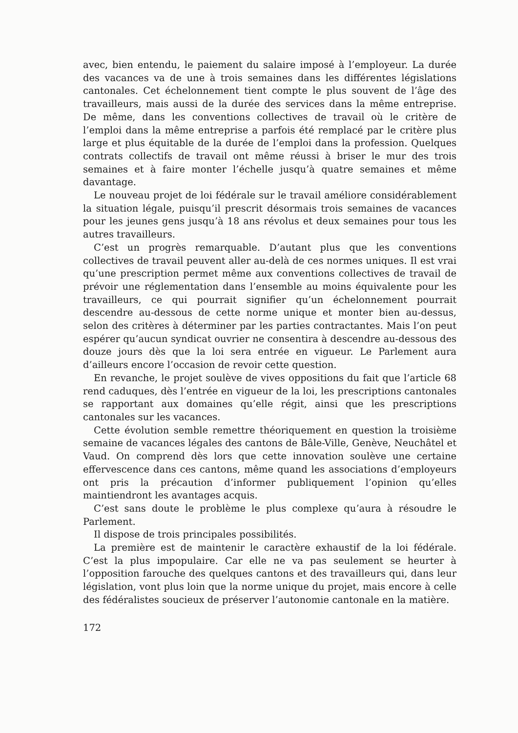avec, bien entendu, le paiement du salaire imposé à l’employeur. La durée des vacances va de une à trois semaines dans les différentes législations cantonales. Cet échelonnement tient compte le plus souvent de l’âge des travailleurs, mais aussi de la durée des services dans la même entreprise. De même, dans les conventions collectives de travail où le critère de l’emploi dans la même entreprise a parfois été remplacé par le critère plus large et plus équitable de la durée de l’emploi dans la profession. Quelques contrats collectifs de travail ont même réussi à briser le mur des trois semaines et à faire monter l’échelle jusqu’à quatre semaines et même davantage.
Le nouveau projet de loi fédérale sur le travail améliore considérablement la situation légale, puisqu’il prescrit désormais trois semaines de vacances pour les jeunes gens jusqu’à 18 ans révolus et deux semaines pour tous les autres travailleurs.
C’est un progrès remarquable. D’autant plus que les conventions collectives de travail peuvent aller au-delà de ces normes uniques. Il est vrai qu’une prescription permet même aux conventions collectives de travail de prévoir une réglementation dans l’ensemble au moins équivalente pour les travailleurs, ce qui pourrait signifier qu’un échelonnement pourrait descendre au-dessous de cette norme unique et monter bien au-dessus, selon des critères à déterminer par les parties contractantes. Mais l’on peut espérer qu’aucun syndicat ouvrier ne consentira à descendre au-dessous des douze jours dès que la loi sera entrée en vigueur. Le Parlement aura d’ailleurs encore l’occasion de revoir cette question.
En revanche, le projet soulève de vives oppositions du fait que l’article 68 rend caduques, dès l’entrée en vigueur de la loi, les prescriptions cantonales se rapportant aux domaines qu’elle régit, ainsi que les prescriptions cantonales sur les vacances.
Cette évolution semble remettre théoriquement en question la troisième semaine de vacances légales des cantons de Bâle-Ville, Genève, Neuchâtel et Vaud. On comprend dès lors que cette innovation soulève une certaine effervescence dans ces cantons, même quand les associations d’employeurs ont pris la précaution d’informer publiquement l’opinion qu’elles maintiendront les avantages acquis.
C’est sans doute le problème le plus complexe qu’aura à résoudre le Parlement.
Il dispose de trois principales possibilités.
La première est de maintenir le caractère exhaustif de la loi fédérale. C’est la plus impopulaire. Car elle ne va pas seulement se heurter à l’opposition farouche des quelques cantons et des travailleurs qui, dans leur législation, vont plus loin que la norme unique du projet, mais encore à celle des fédéralistes soucieux de préserver l’autonomie cantonale en la matière.
172